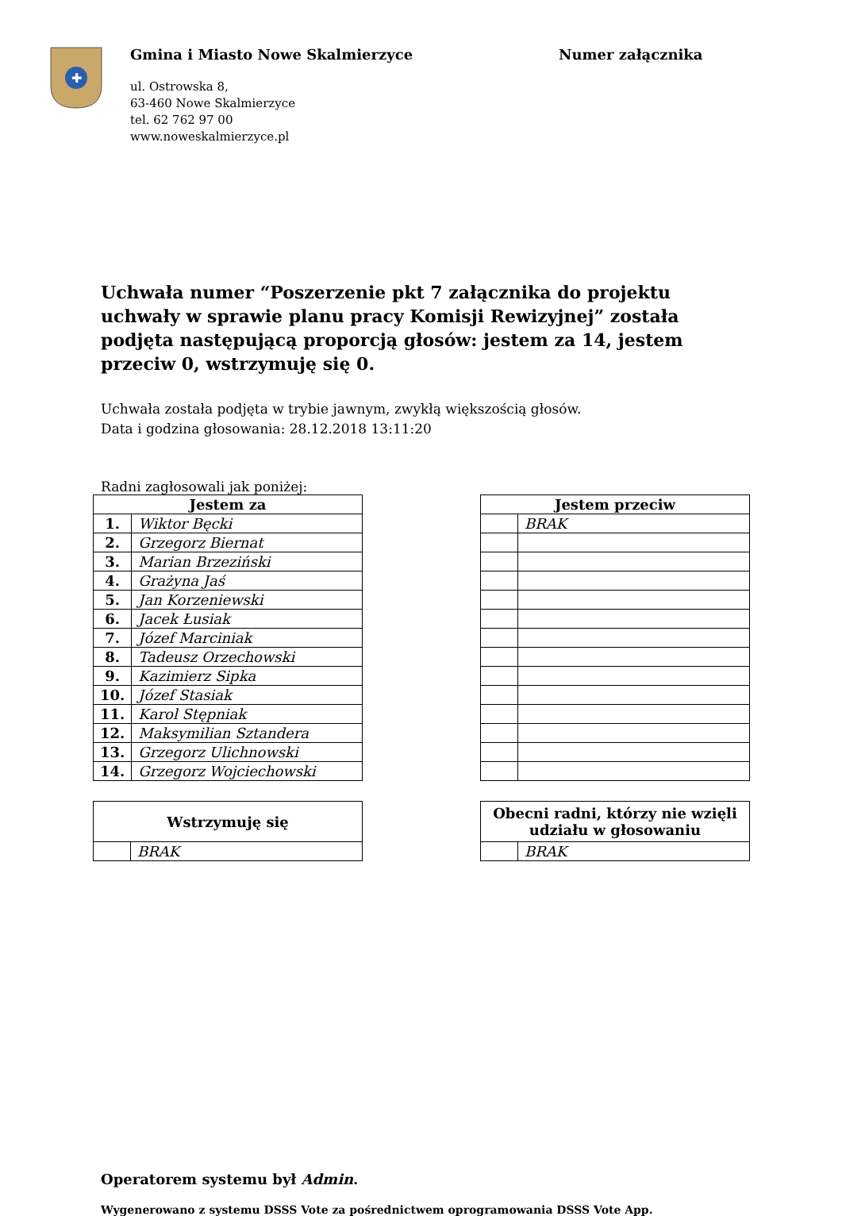✚
Gmina i Miasto Nowe Skalmierzyce
ul. Ostrowska 8,
63-460 Nowe Skalmierzyce
tel. 62 762 97 00
www.noweskalmierzyce.pl
Numer załącznika
Uchwała numer “Poszerzenie pkt 7 załącznika do projektu uchwały w sprawie planu pracy Komisji Rewizyjnej” została podjęta następującą proporcją głosów: jestem za 14, jestem przeciw 0, wstrzymuję się 0.
Uchwała została podjęta w trybie jawnym, zwykłą większością głosów.
Data i godzina głosowania: 28.12.2018 13:11:20
Radni zagłosowali jak poniżej:
| Jestem za | |
| --- | --- |
| 1. | Wiktor Bęcki |
| 2. | Grzegorz Biernat |
| 3. | Marian Brzeziński |
| 4. | Grażyna Jaś |
| 5. | Jan Korzeniewski |
| 6. | Jacek Łusiak |
| 7. | Józef Marciniak |
| 8. | Tadeusz Orzechowski |
| 9. | Kazimierz Sipka |
| 10. | Józef Stasiak |
| 11. | Karol Stępniak |
| 12. | Maksymilian Sztandera |
| 13. | Grzegorz Ulichnowski |
| 14. | Grzegorz Wojciechowski |
| Jestem przeciw | |
| --- | --- |
| | BRAK |
| Wstrzymuję się | |
| --- | --- |
| | BRAK |
| Obecni radni, którzy nie wzięli udziału w głosowaniu | |
| --- | --- |
| | BRAK |
Operatorem systemu był Admin.
Wygenerowano z systemu DSSS Vote za pośrednictwem oprogramowania DSSS Vote App.